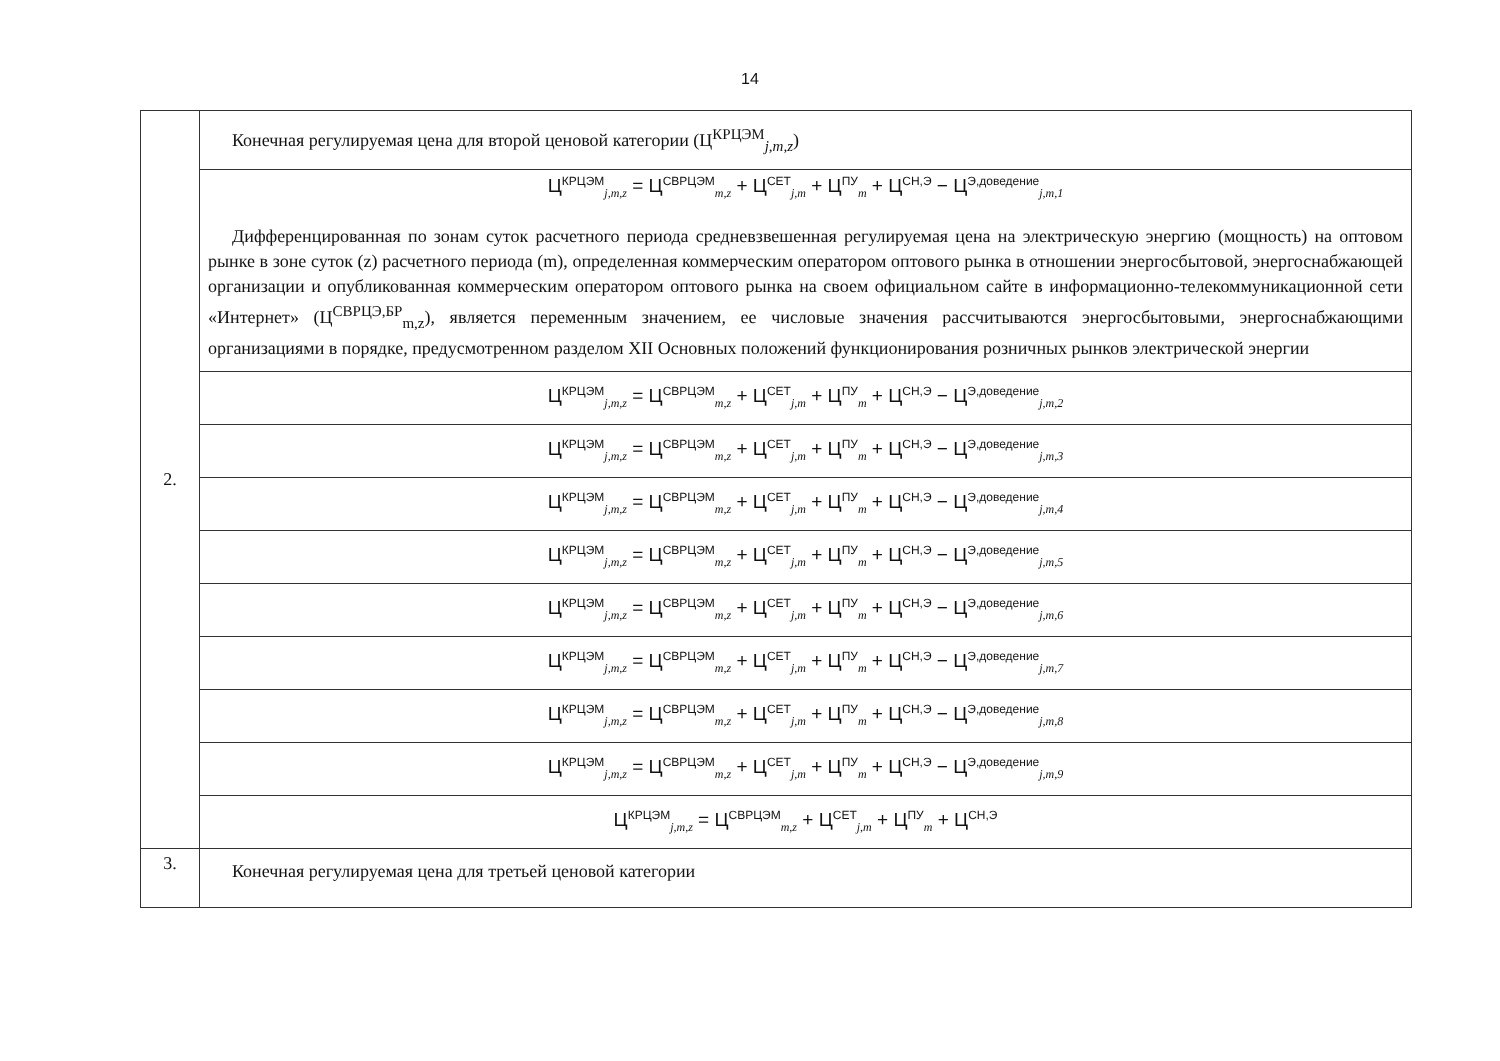14
| 2. | Конечная регулируемая цена для второй ценовой категории (Ц<sup>КРЦЭМ</sup><sub>j,m,z</sub>) |
| | Ц<sup>КРЦЭМ</sup><sub>j,m,z</sub> = Ц<sup>СВРЦЭМ</sup><sub>m,z</sub> + Ц<sup>СЕТ</sup><sub>j,m</sub> + Ц<sup>ПУ</sup><sub>m</sub> + Ц<sup>СН,Э</sup> − Ц<sup>Э,доведение</sup><sub>j,m,1</sub> Дифференцированная по зонам суток расчетного периода средневзвешенная регулируемая цена на электрическую энергию (мощность) на оптовом рынке в зоне суток (z) расчетного периода (m), определенная коммерческим оператором оптового рынка в отношении энергосбытовой, энергоснабжающей организации и опубликованная коммерческим оператором оптового рынка на своем официальном сайте в информационно-телекоммуникационной сети «Интернет» (Ц<sup>СВРЦЭ,БР</sup><sub>m,z</sub>), является переменным значением, ее числовые значения рассчитываются энергосбытовыми, энергоснабжающими организациями в порядке, предусмотренном разделом XII Основных положений функционирования розничных рынков электрической энергии |
| | Ц<sup>КРЦЭМ</sup><sub>j,m,z</sub> = Ц<sup>СВРЦЭМ</sup><sub>m,z</sub> + Ц<sup>СЕТ</sup><sub>j,m</sub> + Ц<sup>ПУ</sup><sub>m</sub> + Ц<sup>СН,Э</sup> − Ц<sup>Э,доведение</sup><sub>j,m,2</sub> |
| | Ц<sup>КРЦЭМ</sup><sub>j,m,z</sub> = Ц<sup>СВРЦЭМ</sup><sub>m,z</sub> + Ц<sup>СЕТ</sup><sub>j,m</sub> + Ц<sup>ПУ</sup><sub>m</sub> + Ц<sup>СН,Э</sup> − Ц<sup>Э,доведение</sup><sub>j,m,3</sub> |
| | Ц<sup>КРЦЭМ</sup><sub>j,m,z</sub> = Ц<sup>СВРЦЭМ</sup><sub>m,z</sub> + Ц<sup>СЕТ</sup><sub>j,m</sub> + Ц<sup>ПУ</sup><sub>m</sub> + Ц<sup>СН,Э</sup> − Ц<sup>Э,доведение</sup><sub>j,m,4</sub> |
| | Ц<sup>КРЦЭМ</sup><sub>j,m,z</sub> = Ц<sup>СВРЦЭМ</sup><sub>m,z</sub> + Ц<sup>СЕТ</sup><sub>j,m</sub> + Ц<sup>ПУ</sup><sub>m</sub> + Ц<sup>СН,Э</sup> − Ц<sup>Э,доведение</sup><sub>j,m,5</sub> |
| | Ц<sup>КРЦЭМ</sup><sub>j,m,z</sub> = Ц<sup>СВРЦЭМ</sup><sub>m,z</sub> + Ц<sup>СЕТ</sup><sub>j,m</sub> + Ц<sup>ПУ</sup><sub>m</sub> + Ц<sup>СН,Э</sup> − Ц<sup>Э,доведение</sup><sub>j,m,6</sub> |
| | Ц<sup>КРЦЭМ</sup><sub>j,m,z</sub> = Ц<sup>СВРЦЭМ</sup><sub>m,z</sub> + Ц<sup>СЕТ</sup><sub>j,m</sub> + Ц<sup>ПУ</sup><sub>m</sub> + Ц<sup>СН,Э</sup> − Ц<sup>Э,доведение</sup><sub>j,m,7</sub> |
| | Ц<sup>КРЦЭМ</sup><sub>j,m,z</sub> = Ц<sup>СВРЦЭМ</sup><sub>m,z</sub> + Ц<sup>СЕТ</sup><sub>j,m</sub> + Ц<sup>ПУ</sup><sub>m</sub> + Ц<sup>СН,Э</sup> − Ц<sup>Э,доведение</sup><sub>j,m,8</sub> |
| | Ц<sup>КРЦЭМ</sup><sub>j,m,z</sub> = Ц<sup>СВРЦЭМ</sup><sub>m,z</sub> + Ц<sup>СЕТ</sup><sub>j,m</sub> + Ц<sup>ПУ</sup><sub>m</sub> + Ц<sup>СН,Э</sup> − Ц<sup>Э,доведение</sup><sub>j,m,9</sub> |
| | Ц<sup>КРЦЭМ</sup><sub>j,m,z</sub> = Ц<sup>СВРЦЭМ</sup><sub>m,z</sub> + Ц<sup>СЕТ</sup><sub>j,m</sub> + Ц<sup>ПУ</sup><sub>m</sub> + Ц<sup>СН,Э</sup> |
| 3. | Конечная регулируемая цена для третьей ценовой категории |